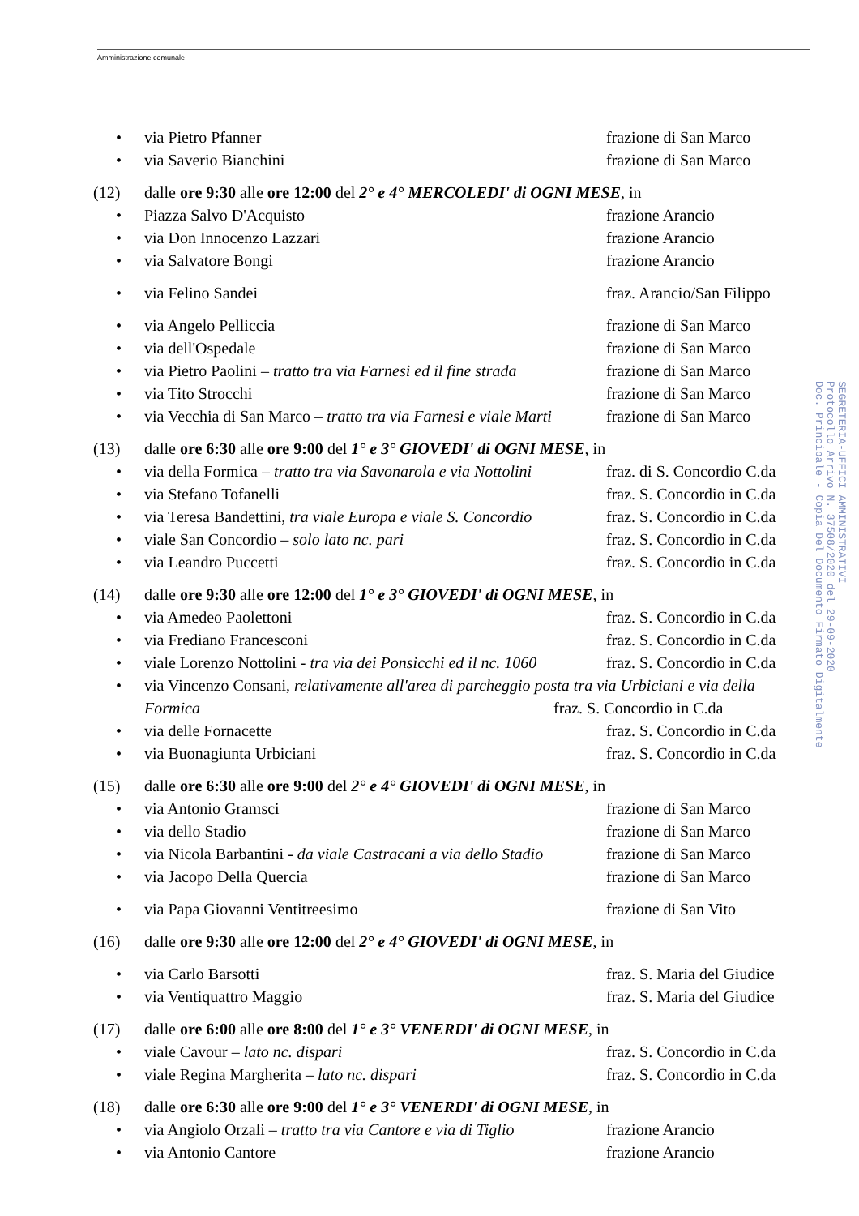Amministrazione comunale
• via Pietro Pfanner frazione di San Marco
• via Saverio Bianchini frazione di San Marco
(12) dalle ore 9:30 alle ore 12:00 del 2° e 4° MERCOLEDI' di OGNI MESE, in
• Piazza Salvo D'Acquisto frazione Arancio
• via Don Innocenzo Lazzari frazione Arancio
• via Salvatore Bongi frazione Arancio
• via Felino Sandei fraz. Arancio/San Filippo
• via Angelo Pelliccia frazione di San Marco
• via dell'Ospedale frazione di San Marco
• via Pietro Paolini – tratto tra via Farnesi ed il fine strada frazione di San Marco
• via Tito Strocchi frazione di San Marco
• via Vecchia di San Marco – tratto tra via Farnesi e viale Marti frazione di San Marco
(13) dalle ore 6:30 alle ore 9:00 del 1° e 3° GIOVEDI' di OGNI MESE, in
• via della Formica – tratto tra via Savonarola e via Nottolini fraz. di S. Concordio C.da
• via Stefano Tofanelli fraz. S. Concordio in C.da
• via Teresa Bandettini, tra viale Europa e viale S. Concordio fraz. S. Concordio in C.da
• viale San Concordio – solo lato nc. pari fraz. S. Concordio in C.da
• via Leandro Puccetti fraz. S. Concordio in C.da
(14) dalle ore 9:30 alle ore 12:00 del 1° e 3° GIOVEDI' di OGNI MESE, in
• via Amedeo Paolettoni fraz. S. Concordio in C.da
• via Frediano Francesconi fraz. S. Concordio in C.da
• viale Lorenzo Nottolini - tra via dei Ponsicchi ed il nc. 1060 fraz. S. Concordio in C.da
• via Vincenzo Consani, relativamente all'area di parcheggio posta tra via Urbiciani e via della
Formica fraz. S. Concordio in C.da
• via delle Fornacette fraz. S. Concordio in C.da
• via Buonagiunta Urbiciani fraz. S. Concordio in C.da
(15) dalle ore 6:30 alle ore 9:00 del 2° e 4° GIOVEDI' di OGNI MESE, in
• via Antonio Gramsci frazione di San Marco
• via dello Stadio frazione di San Marco
• via Nicola Barbantini - da viale Castracani a via dello Stadio frazione di San Marco
• via Jacopo Della Quercia frazione di San Marco
• via Papa Giovanni Ventitreesimo frazione di San Vito
(16) dalle ore 9:30 alle ore 12:00 del 2° e 4° GIOVEDI' di OGNI MESE, in
• via Carlo Barsotti fraz. S. Maria del Giudice
• via Ventiquattro Maggio fraz. S. Maria del Giudice
(17) dalle ore 6:00 alle ore 8:00 del 1° e 3° VENERDI' di OGNI MESE, in
• viale Cavour – lato nc. dispari fraz. S. Concordio in C.da
• viale Regina Margherita – lato nc. dispari fraz. S. Concordio in C.da
(18) dalle ore 6:30 alle ore 9:00 del 1° e 3° VENERDI' di OGNI MESE, in
• via Angiolo Orzali – tratto tra via Cantore e via di Tiglio frazione Arancio
• via Antonio Cantore frazione Arancio
SEGRETERIA-UFFICI AMMINISTRATIVI
Protocollo Arrivo N. 37508/2020 del 29-09-2020
Doc. Principale - Copia Del Documento Firmato Digitalmente